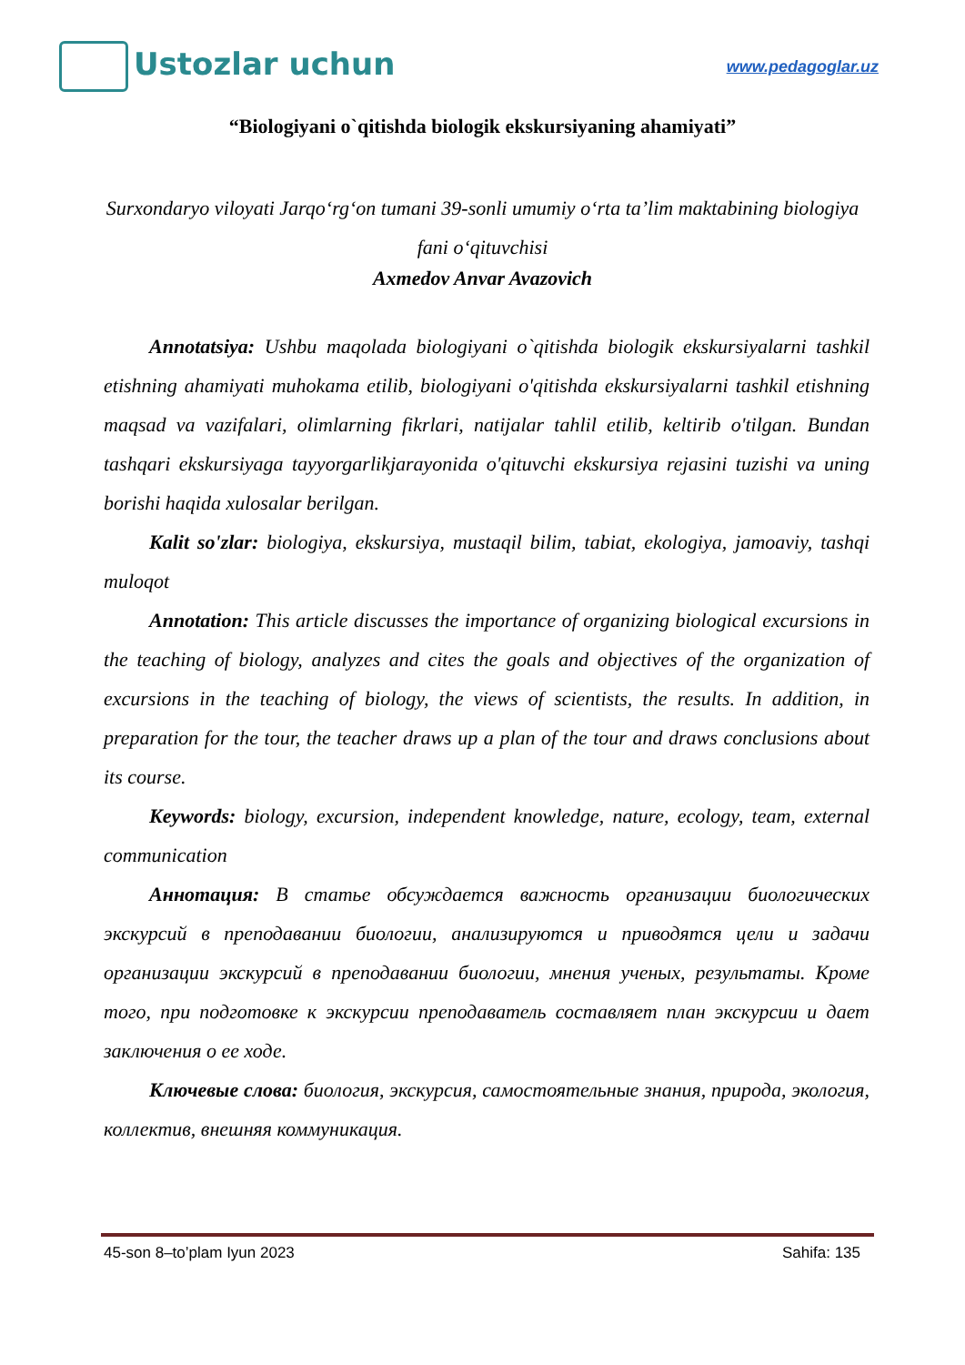Ustozlar uchun
www.pedagoglar.uz
“Biologiyani o`qitishda biologik ekskursiyaning ahamiyati”
Surxondaryo viloyati Jarqo‘rg‘on tumani 39-sonli umumiy o‘rta ta’lim maktabining biologiya fani o‘qituvchisi
Axmedov Anvar Avazovich
Annotatsiya: Ushbu maqolada biologiyani o`qitishda biologik ekskursiyalarni tashkil etishning ahamiyati muhokama etilib, biologiyani o'qitishda ekskursiyalarni tashkil etishning maqsad va vazifalari, olimlarning fikrlari, natijalar tahlil etilib, keltirib o'tilgan. Bundan tashqari ekskursiyaga tayyorgarlikjarayonida o'qituvchi ekskursiya rejasini tuzishi va uning borishi haqida xulosalar berilgan.
Kalit so'zlar: biologiya, ekskursiya, mustaqil bilim, tabiat, ekologiya, jamoaviy, tashqi muloqot
Annotation: This article discusses the importance of organizing biological excursions in the teaching of biology, analyzes and cites the goals and objectives of the organization of excursions in the teaching of biology, the views of scientists, the results. In addition, in preparation for the tour, the teacher draws up a plan of the tour and draws conclusions about its course.
Keywords: biology, excursion, independent knowledge, nature, ecology, team, external communication
Аннотация: В статье обсуждается важность организации биологических экскурсий в преподавании биологии, анализируются и приводятся цели и задачи организации экскурсий в преподавании биологии, мнения ученых, результаты. Кроме того, при подготовке к экскурсии преподаватель составляет план экскурсии и дает заключения о ее ходе.
Ключевые слова: биология, экскурсия, самостоятельные знания, природа, экология, коллектив, внешняя коммуникация.
45-son 8–to’plam Iyun 2023 Sahifa: 135